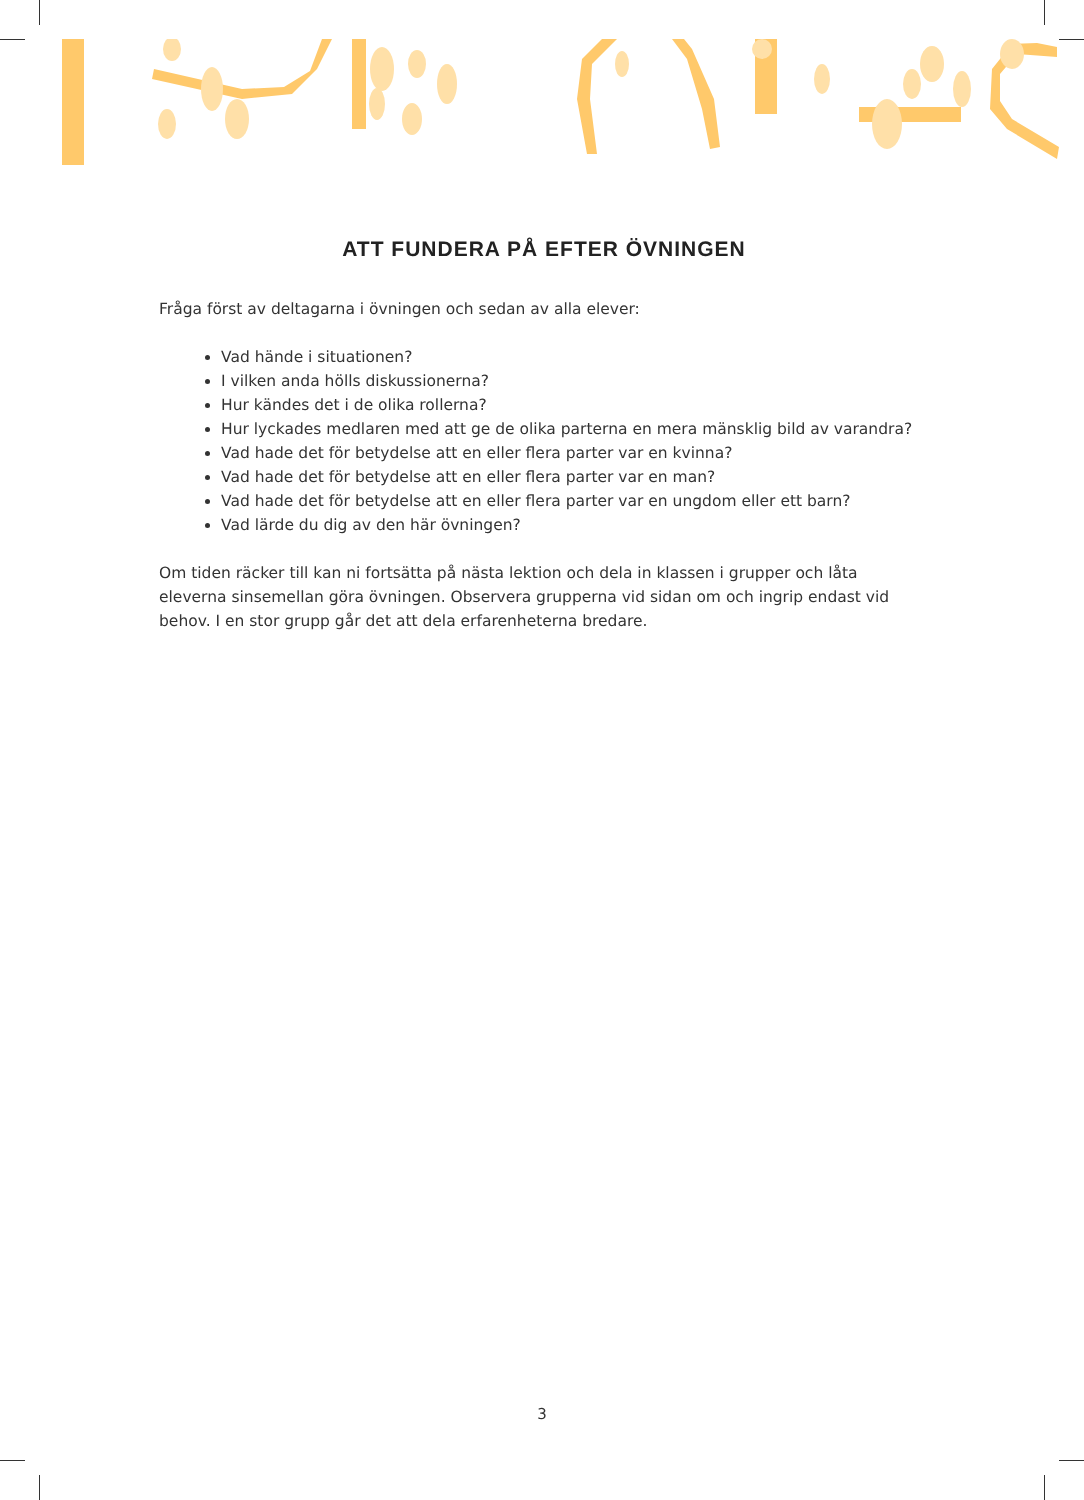ATT FUNDERA PÅ EFTER ÖVNINGEN
Fråga först av deltagarna i övningen och sedan av alla elever:
Vad hände i situationen?
I vilken anda hölls diskussionerna?
Hur kändes det i de olika rollerna?
Hur lyckades medlaren med att ge de olika parterna en mera mänsklig bild av varandra?
Vad hade det för betydelse att en eller flera parter var en kvinna?
Vad hade det för betydelse att en eller flera parter var en man?
Vad hade det för betydelse att en eller flera parter var en ungdom eller ett barn?
Vad lärde du dig av den här övningen?
Om tiden räcker till kan ni fortsätta på nästa lektion och dela in klassen i grupper och låta eleverna sinsemellan göra övningen. Observera grupperna vid sidan om och ingrip endast vid behov. I en stor grupp går det att dela erfarenheterna bredare.
3